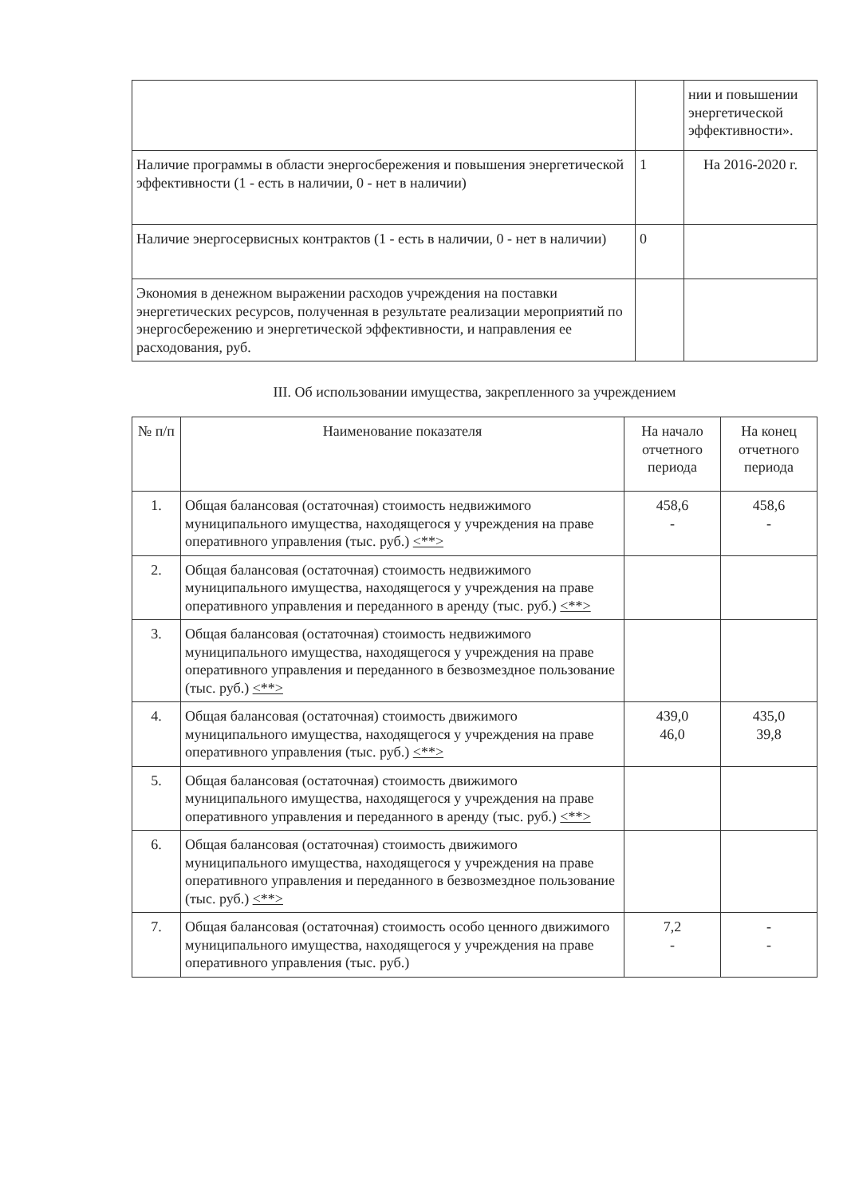| | | нии и повышении энергетической эффективности». |
| Наличие программы в области энергосбережения и повышения энергетической эффективности (1 - есть в наличии, 0 - нет в наличии) | 1 | На 2016-2020 г. |
| Наличие энергосервисных контрактов (1 - есть в наличии, 0 - нет в наличии) | 0 | |
| Экономия в денежном выражении расходов учреждения на поставки энергетических ресурсов, полученная в результате реализации мероприятий по энергосбережению и энергетической эффективности, и направления ее расходования, руб. | | |
III. Об использовании имущества, закрепленного за учреждением
| № п/п | Наименование показателя | На начало отчетного периода | На конец отчетного периода |
| --- | --- | --- | --- |
| 1. | Общая балансовая (остаточная) стоимость недвижимого муниципального имущества, находящегося у учреждения на праве оперативного управления (тыс. руб.) <**> | 458,6 - | 458,6 - |
| 2. | Общая балансовая (остаточная) стоимость недвижимого муниципального имущества, находящегося у учреждения на праве оперативного управления и переданного в аренду (тыс. руб.) <**> | | |
| 3. | Общая балансовая (остаточная) стоимость недвижимого муниципального имущества, находящегося у учреждения на праве оперативного управления и переданного в безвозмездное пользование (тыс. руб.) <**> | | |
| 4. | Общая балансовая (остаточная) стоимость движимого муниципального имущества, находящегося у учреждения на праве оперативного управления (тыс. руб.) <**> | 439,0 46,0 | 435,0 39,8 |
| 5. | Общая балансовая (остаточная) стоимость движимого муниципального имущества, находящегося у учреждения на праве оперативного управления и переданного в аренду (тыс. руб.) <**> | | |
| 6. | Общая балансовая (остаточная) стоимость движимого муниципального имущества, находящегося у учреждения на праве оперативного управления и переданного в безвозмездное пользование (тыс. руб.) <**> | | |
| 7. | Общая балансовая (остаточная) стоимость особо ценного движимого муниципального имущества, находящегося у учреждения на праве оперативного управления (тыс. руб.) | 7,2 - | - - |